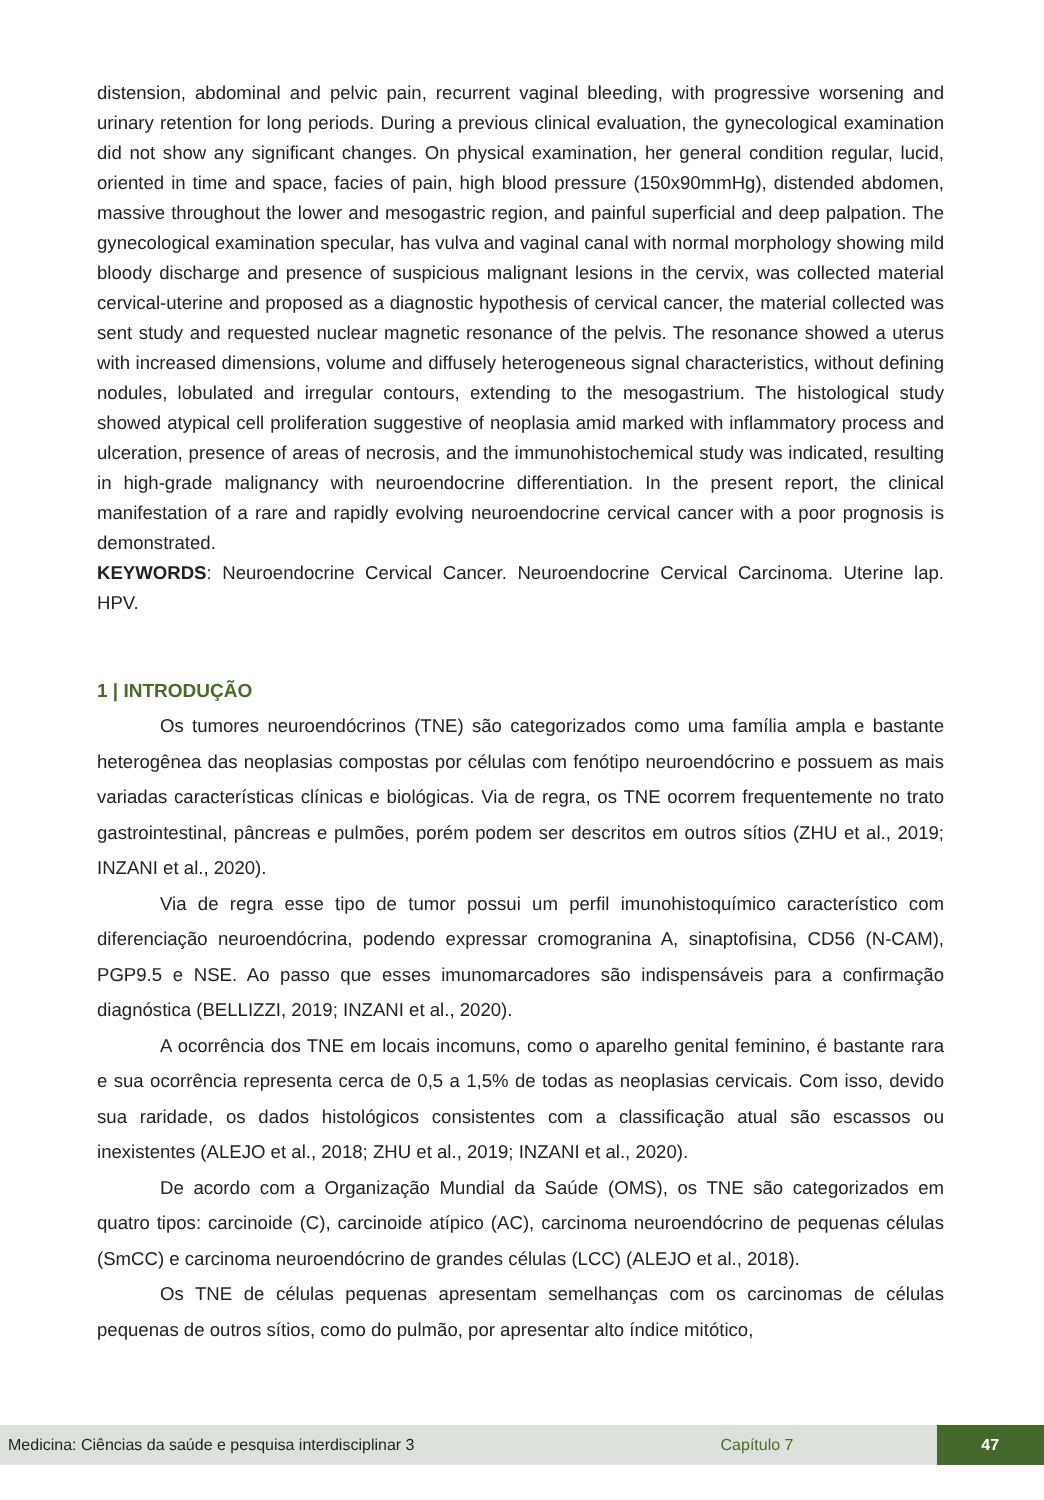distension, abdominal and pelvic pain, recurrent vaginal bleeding, with progressive worsening and urinary retention for long periods. During a previous clinical evaluation, the gynecological examination did not show any significant changes. On physical examination, her general condition regular, lucid, oriented in time and space, facies of pain, high blood pressure (150x90mmHg), distended abdomen, massive throughout the lower and mesogastric region, and painful superficial and deep palpation. The gynecological examination specular, has vulva and vaginal canal with normal morphology showing mild bloody discharge and presence of suspicious malignant lesions in the cervix, was collected material cervical-uterine and proposed as a diagnostic hypothesis of cervical cancer, the material collected was sent study and requested nuclear magnetic resonance of the pelvis. The resonance showed a uterus with increased dimensions, volume and diffusely heterogeneous signal characteristics, without defining nodules, lobulated and irregular contours, extending to the mesogastrium. The histological study showed atypical cell proliferation suggestive of neoplasia amid marked with inflammatory process and ulceration, presence of areas of necrosis, and the immunohistochemical study was indicated, resulting in high-grade malignancy with neuroendocrine differentiation. In the present report, the clinical manifestation of a rare and rapidly evolving neuroendocrine cervical cancer with a poor prognosis is demonstrated.
KEYWORDS: Neuroendocrine Cervical Cancer. Neuroendocrine Cervical Carcinoma. Uterine lap. HPV.
1 | INTRODUÇÃO
Os tumores neuroendócrinos (TNE) são categorizados como uma família ampla e bastante heterogênea das neoplasias compostas por células com fenótipo neuroendócrino e possuem as mais variadas características clínicas e biológicas. Via de regra, os TNE ocorrem frequentemente no trato gastrointestinal, pâncreas e pulmões, porém podem ser descritos em outros sítios (ZHU et al., 2019; INZANI et al., 2020).
Via de regra esse tipo de tumor possui um perfil imunohistoquímico característico com diferenciação neuroendócrina, podendo expressar cromogranina A, sinaptofisina, CD56 (N-CAM), PGP9.5 e NSE. Ao passo que esses imunomarcadores são indispensáveis para a confirmação diagnóstica (BELLIZZI, 2019; INZANI et al., 2020).
A ocorrência dos TNE em locais incomuns, como o aparelho genital feminino, é bastante rara e sua ocorrência representa cerca de 0,5 a 1,5% de todas as neoplasias cervicais. Com isso, devido sua raridade, os dados histológicos consistentes com a classificação atual são escassos ou inexistentes (ALEJO et al., 2018; ZHU et al., 2019; INZANI et al., 2020).
De acordo com a Organização Mundial da Saúde (OMS), os TNE são categorizados em quatro tipos: carcinoide (C), carcinoide atípico (AC), carcinoma neuroendócrino de pequenas células (SmCC) e carcinoma neuroendócrino de grandes células (LCC) (ALEJO et al., 2018).
Os TNE de células pequenas apresentam semelhanças com os carcinomas de células pequenas de outros sítios, como do pulmão, por apresentar alto índice mitótico,
Medicina: Ciências da saúde e pesquisa interdisciplinar 3 Capítulo 7 47